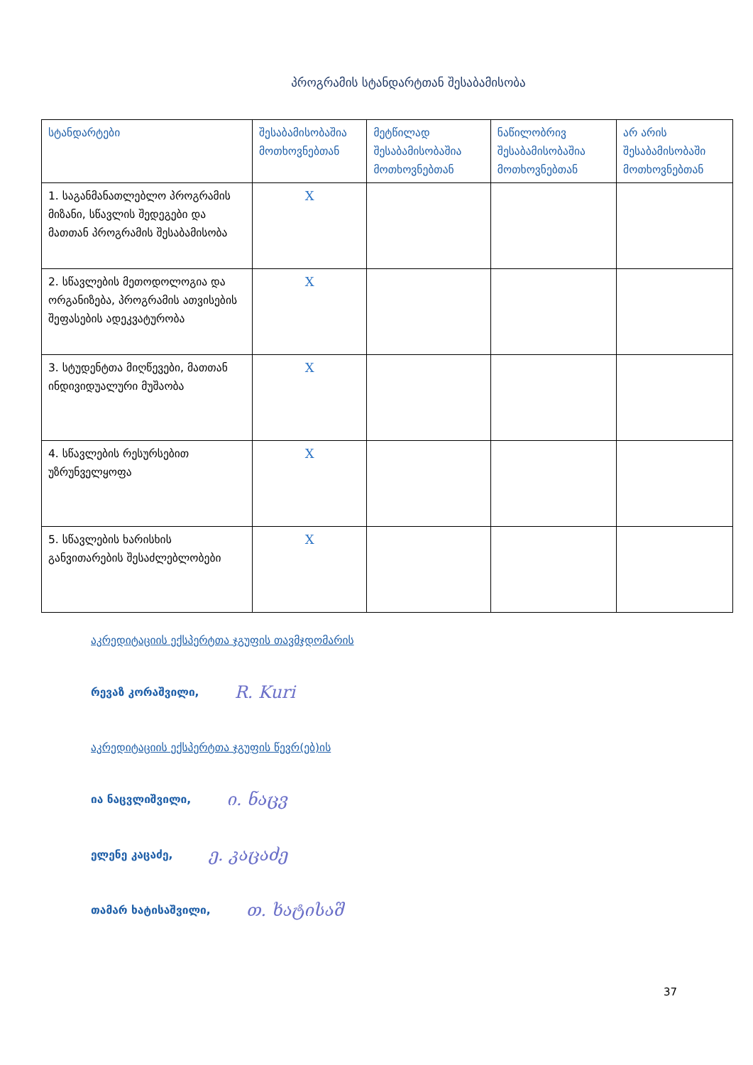პროგრამის სტანდარტთან შესაბამისობა
| სტანდარტები | შესაბამისობაშია მოთხოვნებთან | მეტწილად შესაბამისობაშია მოთხოვნებთან | ნაწილობრივ შესაბამისობაშია მოთხოვნებთან | არ არის შესაბამისობაში მოთხოვნებთან |
| --- | --- | --- | --- | --- |
| 1. საგანმანათლებლო პროგრამის მიზანი, სწავლის შედეგები და მათთან პროგრამის შესაბამისობა | X | | | |
| 2. სწავლების მეთოდოლოგია და ორგანიზება, პროგრამის ათვისების შეფასების ადეკვატურობა | X | | | |
| 3. სტუდენტთა მიღწევები, მათთან ინდივიდუალური მუშაობა | X | | | |
| 4. სწავლების რესურსებით უზრუნველყოფა | X | | | |
| 5. სწავლების ხარისხის განვითარების შესაძლებლობები | X | | | |
აკრედიტაციის ექსპერტთა ჯგუფის თავმჯდომარის
რევაზ კორაშვილი, R. Kuri
აკრედიტაციის ექსპერტთა ჯგუფის წევრ(ებ)ის
ია ნაცვლიშვილი, ი. ნაცვ
ელენე კაცაძე, ე. კაცაძე
თამარ ხატისაშვილი, თ. ხატისაშ
37